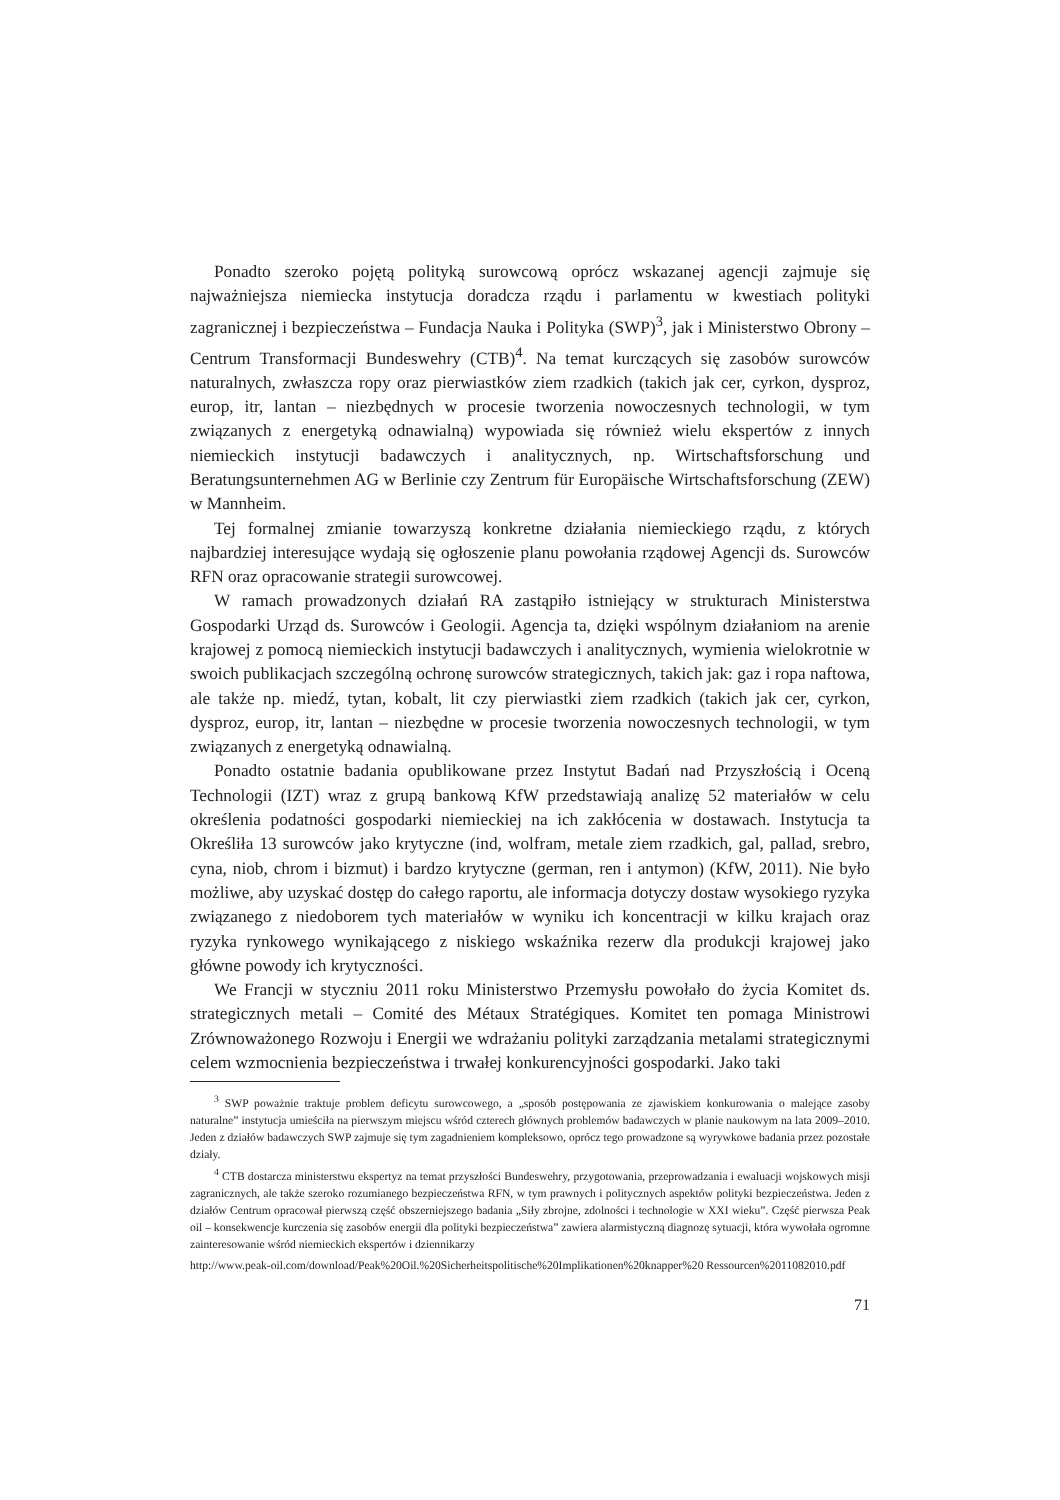Ponadto szeroko pojętą polityką surowcową oprócz wskazanej agencji zajmuje się najważniejsza niemiecka instytucja doradcza rządu i parlamentu w kwestiach polityki zagranicznej i bezpieczeństwa – Fundacja Nauka i Polityka (SWP)<sup>3</sup>, jak i Ministerstwo Obrony – Centrum Transformacji Bundeswehry (CTB)<sup>4</sup>. Na temat kurczących się zasobów surowców naturalnych, zwłaszcza ropy oraz pierwiastków ziem rzadkich (takich jak cer, cyrkon, dysproz, europ, itr, lantan – niezbędnych w procesie tworzenia nowoczesnych technologii, w tym związanych z energetyką odnawialną) wypowiada się również wielu ekspertów z innych niemieckich instytucji badawczych i analitycznych, np. Wirtschaftsforschung und Beratungsunternehmen AG w Berlinie czy Zentrum für Europäische Wirtschaftsforschung (ZEW) w Mannheim.
Tej formalnej zmianie towarzyszą konkretne działania niemieckiego rządu, z których najbardziej interesujące wydają się ogłoszenie planu powołania rządowej Agencji ds. Surowców RFN oraz opracowanie strategii surowcowej.
W ramach prowadzonych działań RA zastąpiło istniejący w strukturach Ministerstwa Gospodarki Urząd ds. Surowców i Geologii. Agencja ta, dzięki wspólnym działaniom na arenie krajowej z pomocą niemieckich instytucji badawczych i analitycznych, wymienia wielokrotnie w swoich publikacjach szczególną ochronę surowców strategicznych, takich jak: gaz i ropa naftowa, ale także np. miedź, tytan, kobalt, lit czy pierwiastki ziem rzadkich (takich jak cer, cyrkon, dysproz, europ, itr, lantan – niezbędne w procesie tworzenia nowoczesnych technologii, w tym związanych z energetyką odnawialną.
Ponadto ostatnie badania opublikowane przez Instytut Badań nad Przyszłością i Oceną Technologii (IZT) wraz z grupą bankową KfW przedstawiają analizę 52 materiałów w celu określenia podatności gospodarki niemieckiej na ich zakłócenia w dostawach. Instytucja ta Określiła 13 surowców jako krytyczne (ind, wolfram, metale ziem rzadkich, gal, pallad, srebro, cyna, niob, chrom i bizmut) i bardzo krytyczne (german, ren i antymon) (KfW, 2011). Nie było możliwe, aby uzyskać dostęp do całego raportu, ale informacja dotyczy dostaw wysokiego ryzyka związanego z niedoborem tych materiałów w wyniku ich koncentracji w kilku krajach oraz ryzyka rynkowego wynikającego z niskiego wskaźnika rezerw dla produkcji krajowej jako główne powody ich krytyczności.
We Francji w styczniu 2011 roku Ministerstwo Przemysłu powołało do życia Komitet ds. strategicznych metali – Comité des Métaux Stratégiques. Komitet ten pomaga Ministrowi Zrównoważonego Rozwoju i Energii we wdrażaniu polityki zarządzania metalami strategicznymi celem wzmocnienia bezpieczeństwa i trwałej konkurencyjności gospodarki. Jako taki
<sup>3</sup> SWP poważnie traktuje problem deficytu surowcowego, a „sposób postępowania ze zjawiskiem konkurowania o malejące zasoby naturalne” instytucja umieściła na pierwszym miejscu wśród czterech głównych problemów badawczych w planie naukowym na lata 2009–2010. Jeden z działów badawczych SWP zajmuje się tym zagadnieniem kompleksowo, oprócz tego prowadzone są wyrywkowe badania przez pozostałe działy.
<sup>4</sup> CTB dostarcza ministerstwu ekspertyz na temat przyszłości Bundeswehry, przygotowania, przeprowadzania i ewaluacji wojskowych misji zagranicznych, ale także szeroko rozumianego bezpieczeństwa RFN, w tym prawnych i politycznych aspektów polityki bezpieczeństwa. Jeden z działów Centrum opracował pierwszą część obszerniejszego badania „Siły zbrojne, zdolności i technologie w XXI wieku”. Część pierwsza Peak oil – konsekwencje kurczenia się zasobów energii dla polityki bezpieczeństwa” zawiera alarmistyczną diagnozę sytuacji, która wywołała ogromne zainteresowanie wśród niemieckich ekspertów i dziennikarzy
http://www.peak-oil.com/download/Peak%20Oil.%20Sicherheitspolitische%20Implikationen%20knapper%20 Ressourcen%2011082010.pdf
71